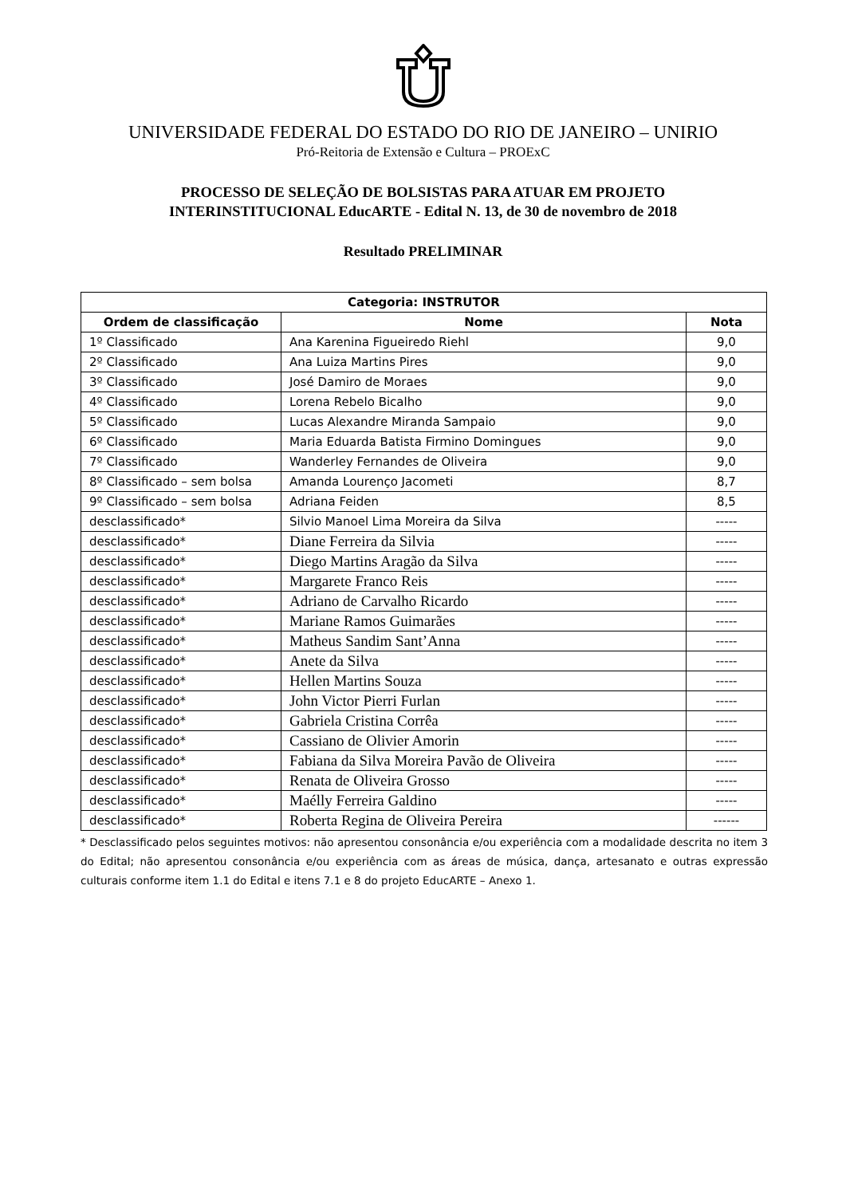UNIVERSIDADE FEDERAL DO ESTADO DO RIO DE JANEIRO – UNIRIO
Pró-Reitoria de Extensão e Cultura – PROExC
PROCESSO DE SELEÇÃO DE BOLSISTAS PARA ATUAR EM PROJETO
INTERINSTITUCIONAL EducARTE - Edital N. 13, de 30 de novembro de 2018
Resultado PRELIMINAR
| Categoria: INSTRUTOR | | |
| --- | --- | --- |
| Ordem de classificação | Nome | Nota |
| 1º Classificado | Ana Karenina Figueiredo Riehl | 9,0 |
| 2º Classificado | Ana Luiza Martins Pires | 9,0 |
| 3º Classificado | José Damiro de Moraes | 9,0 |
| 4º Classificado | Lorena Rebelo Bicalho | 9,0 |
| 5º Classificado | Lucas Alexandre Miranda Sampaio | 9,0 |
| 6º Classificado | Maria Eduarda Batista Firmino Domingues | 9,0 |
| 7º Classificado | Wanderley Fernandes de Oliveira | 9,0 |
| 8º Classificado – sem bolsa | Amanda Lourenço Jacometi | 8,7 |
| 9º Classificado – sem bolsa | Adriana Feiden | 8,5 |
| desclassificado* | Silvio Manoel Lima Moreira da Silva | ----- |
| desclassificado* | Diane Ferreira da Silvia | ----- |
| desclassificado* | Diego Martins Aragão da Silva | ----- |
| desclassificado* | Margarete Franco Reis | ----- |
| desclassificado* | Adriano de Carvalho Ricardo | ----- |
| desclassificado* | Mariane Ramos Guimarães | ----- |
| desclassificado* | Matheus Sandim Sant’Anna | ----- |
| desclassificado* | Anete da Silva | ----- |
| desclassificado* | Hellen Martins Souza | ----- |
| desclassificado* | John Victor Pierri Furlan | ----- |
| desclassificado* | Gabriela Cristina Corrêa | ----- |
| desclassificado* | Cassiano de Olivier Amorin | ----- |
| desclassificado* | Fabiana da Silva Moreira Pavão de Oliveira | ----- |
| desclassificado* | Renata de Oliveira Grosso | ----- |
| desclassificado* | Maélly Ferreira Galdino | ----- |
| desclassificado* | Roberta Regina de Oliveira Pereira | ------ |
* Desclassificado pelos seguintes motivos: não apresentou consonância e/ou experiência com a modalidade descrita no item 3 do Edital; não apresentou consonância e/ou experiência com as áreas de música, dança, artesanato e outras expressão culturais conforme item 1.1 do Edital e itens 7.1 e 8 do projeto EducARTE – Anexo 1.